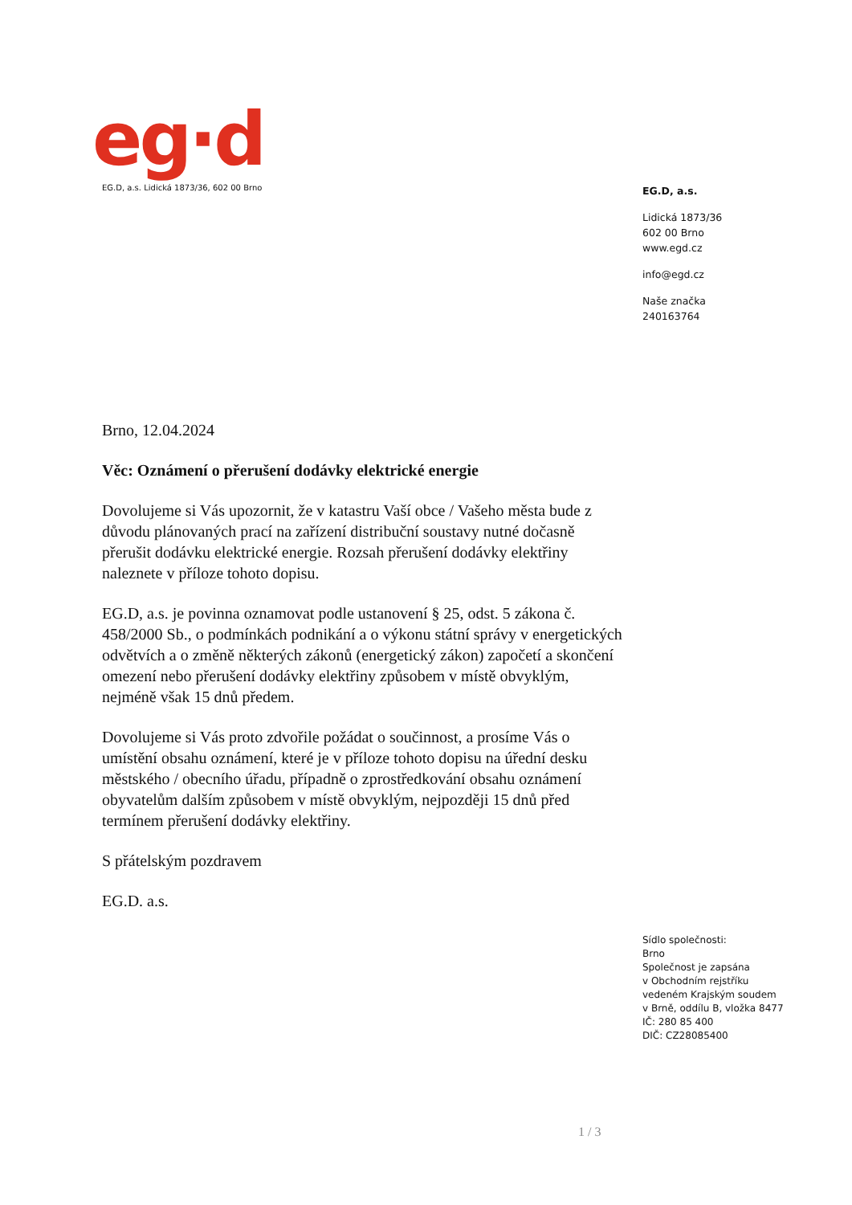eg·d
EG.D, a.s. Lidická 1873/36, 602 00 Brno
EG.D, a.s.
Lidická 1873/36
602 00 Brno
www.egd.cz
info@egd.cz
Naše značka
240163764
Brno, 12.04.2024
Věc: Oznámení o přerušení dodávky elektrické energie
Dovolujeme si Vás upozornit, že v katastru Vaší obce / Vašeho města bude z důvodu plánovaných prací na zařízení distribuční soustavy nutné dočasně přerušit dodávku elektrické energie. Rozsah přerušení dodávky elektřiny naleznete v příloze tohoto dopisu.
EG.D, a.s. je povinna oznamovat podle ustanovení § 25, odst. 5 zákona č. 458/2000 Sb., o podmínkách podnikání a o výkonu státní správy v energetických odvětvích a o změně některých zákonů (energetický zákon) započetí a skončení omezení nebo přerušení dodávky elektřiny způsobem v místě obvyklým, nejméně však 15 dnů předem.
Dovolujeme si Vás proto zdvořile požádat o součinnost, a prosíme Vás o umístění obsahu oznámení, které je v příloze tohoto dopisu na úřední desku městského / obecního úřadu, případně o zprostředkování obsahu oznámení obyvatelům dalším způsobem v místě obvyklým, nejpozději 15 dnů před termínem přerušení dodávky elektřiny.
S přátelským pozdravem
EG.D. a.s.
Sídlo společnosti:
Brno
Společnost je zapsána
v Obchodním rejstříku
vedeném Krajským soudem
v Brně, oddílu B, vložka 8477
IČ: 280 85 400
DIČ: CZ28085400
1 / 3